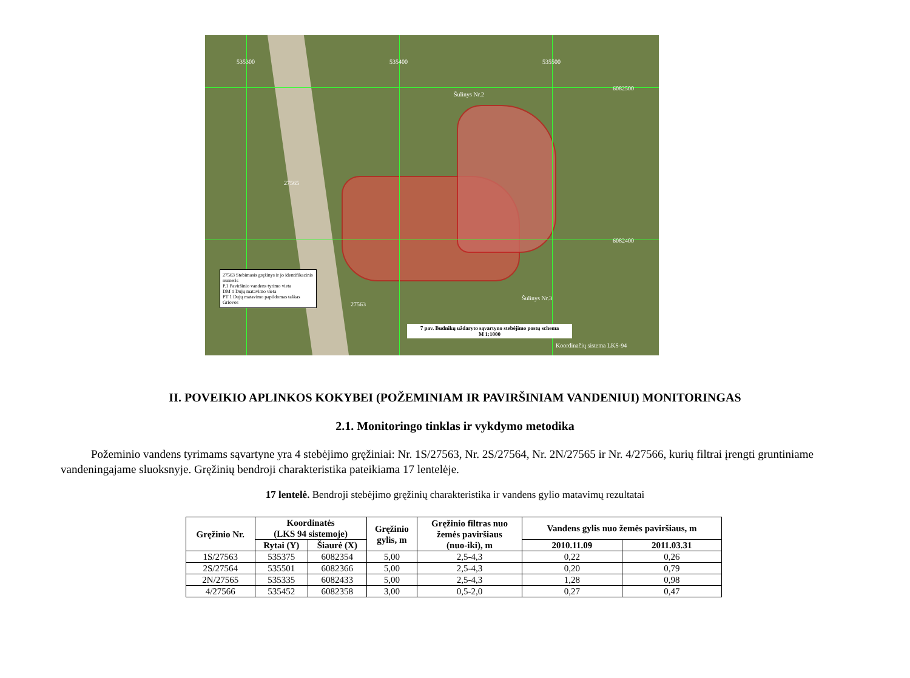535300 535400 535500
6082500
6082400
Šulinys Nr.2
27565
27563
Šulinys Nr.3
27563 Stebimasis gręžinys ir jo identifikacinis numeris
P.1 Paviršinio vandens tyrimo vieta
DM 1 Dujų matavimo vieta
PT 1 Dujų matavimo papildomas taškas
Griovos
7 pav. Budnikų uždaryto sąvartyno stebėjimo postų schema
M 1:1000
Koordinačių sistema LKS-94
II. POVEIKIO APLINKOS KOKYBEI (POŽEMINIAM IR PAVIRŠINIAM VANDENIUI) MONITORINGAS
2.1. Monitoringo tinklas ir vykdymo metodika
Požeminio vandens tyrimams sąvartyne yra 4 stebėjimo gręžiniai: Nr. 1S/27563, Nr. 2S/27564, Nr. 2N/27565 ir Nr. 4/27566, kurių filtrai įrengti gruntiniame vandeningajame sluoksnyje. Gręžinių bendroji charakteristika pateikiama 17 lentelėje.
17 lentelė. Bendroji stebėjimo gręžinių charakteristika ir vandens gylio matavimų rezultatai
| Gręžinio Nr. | Koordinatės (LKS 94 sistemoje) | | Gręžinio gylis, m | Gręžinio filtras nuo žemės paviršiaus (nuo-iki), m | Vandens gylis nuo žemės paviršiaus, m | |
| --- | --- | --- | --- | --- | --- | --- |
| | Rytai (Y) | Šiaurė (X) | | | 2010.11.09 | 2011.03.31 |
| 1S/27563 | 535375 | 6082354 | 5,00 | 2,5-4,3 | 0,22 | 0,26 |
| 2S/27564 | 535501 | 6082366 | 5,00 | 2,5-4,3 | 0,20 | 0,79 |
| 2N/27565 | 535335 | 6082433 | 5,00 | 2,5-4,3 | 1,28 | 0,98 |
| 4/27566 | 535452 | 6082358 | 3,00 | 0,5-2,0 | 0,27 | 0,47 |